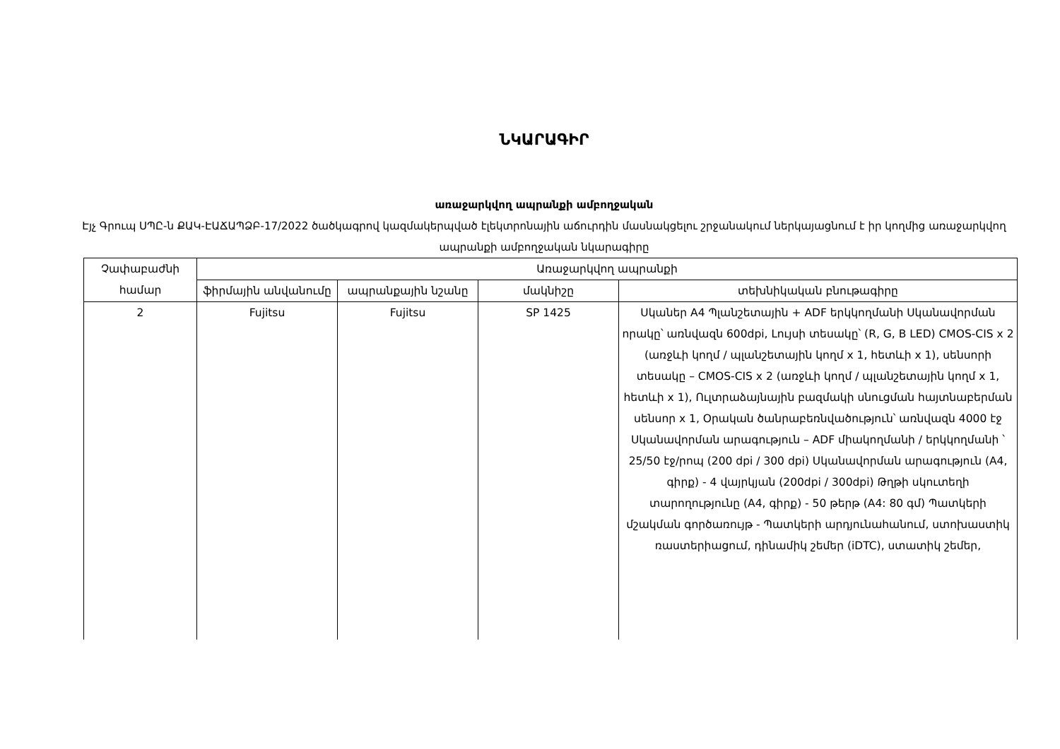ՆԿԱՐԱԳԻՐ
առաջարկվող ապրանքի ամբողջական
Էյչ Գրուպ ՍՊԸ-ն ՔԱԿ-ԷԱՃԱՊՁԲ-17/2022 ծածկագրով կազմակերպված էլեկտրոնային աճուրդին մասնակցելու շրջանակում ներկայացնում է իր կողմից առաջարկվող ապրանքի ամբողջական նկարագիրը
| Չափաբաժնի համար | Առաջարկվող ապրանքի | | | |
| --- | --- | --- | --- | --- |
| | ֆիրմային անվանումը | ապրանքային նշանը | մակնիշը | տեխնիկական բնութագիրը |
| 2 | Fujitsu | Fujitsu | SP 1425 | Սկաներ A4 Պլանշետային + ADF երկկողմանի Սկանավորման որակը՝ առնվազն 600dpi, Լույսի տեսակը՝ (R, G, B LED) CMOS-CIS x 2 (առջևի կողմ / պլանշետային կողմ x 1, հետևի x 1), սենսորի տեսակը – CMOS-CIS x 2 (առջևի կողմ / պլանշետային կողմ x 1, հետևի x 1), Ուլտրաձայնային բազմակի սնուցման հայտնաբերման սենսոր x 1, Օրական ծանրաբեռնվածություն՝ առնվազն 4000 էջ Սկանավորման արագություն – ADF միակողմանի / երկկողմանի ՝ 25/50 էջ/րոպ (200 dpi / 300 dpi) Սկանավորման արագություն (A4, գիրք) - 4 վայրկյան (200dpi / 300dpi) Թղթի սկուտեղի տարողությունը (A4, գիրք) - 50 թերթ (A4: 80 գմ) Պատկերի մշակման գործառույթ - Պատկերի արդյունահանում, ստոխաստիկ ռաստերիացում, դինամիկ շեմեր (iDTC), ստատիկ շեմեր, |